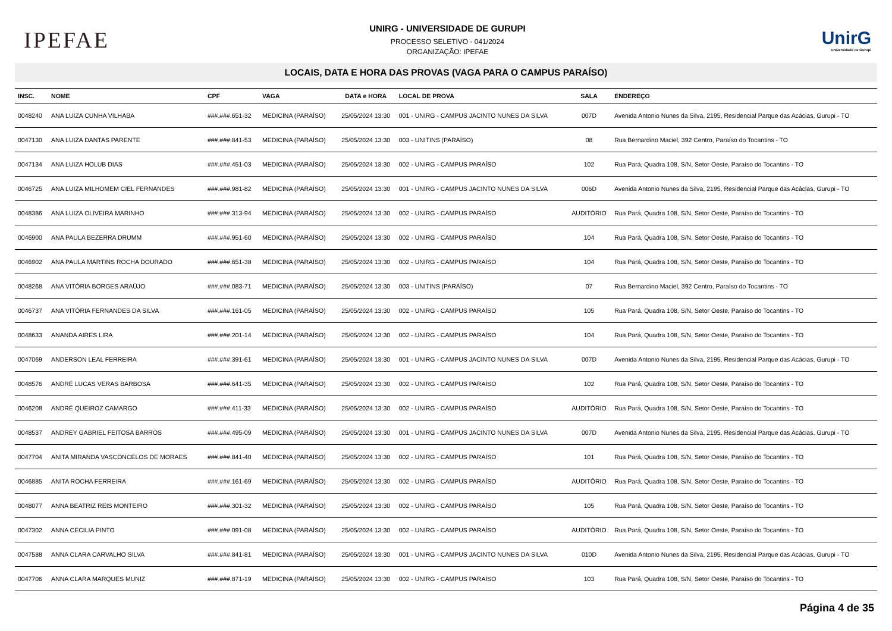IPEFAE
UNIRG - UNIVERSIDADE DE GURUPI
PROCESSO SELETIVO - 041/2024
ORGANIZAÇÃO: IPEFAE
UnirG
Universidade de Gurupi
LOCAIS, DATA E HORA DAS PROVAS (VAGA PARA O CAMPUS PARAÍSO)
| INSC. | NOME | CPF | VAGA | DATA e HORA | LOCAL DE PROVA | SALA | ENDEREÇO |
| --- | --- | --- | --- | --- | --- | --- | --- |
| 0048240 | ANA LUIZA CUNHA VILHABA | ###.###.651-32 | MEDICINA (PARAÍSO) | 25/05/2024 13:30 | 001 - UNIRG - CAMPUS JACINTO NUNES DA SILVA | 007D | Avenida Antonio Nunes da Silva, 2195, Residencial Parque das Acácias, Gurupi - TO |
| 0047130 | ANA LUIZA DANTAS PARENTE | ###.###.841-53 | MEDICINA (PARAÍSO) | 25/05/2024 13:30 | 003 - UNITINS (PARAÍSO) | 08 | Rua Bernardino Maciel, 392 Centro, Paraíso do Tocantins - TO |
| 0047134 | ANA LUIZA HOLUB DIAS | ###.###.451-03 | MEDICINA (PARAÍSO) | 25/05/2024 13:30 | 002 - UNIRG - CAMPUS PARAÍSO | 102 | Rua Pará, Quadra 108, S/N, Setor Oeste, Paraíso do Tocantins - TO |
| 0046725 | ANA LUIZA MILHOMEM CIEL FERNANDES | ###.###.981-82 | MEDICINA (PARAÍSO) | 25/05/2024 13:30 | 001 - UNIRG - CAMPUS JACINTO NUNES DA SILVA | 006D | Avenida Antonio Nunes da Silva, 2195, Residencial Parque das Acácias, Gurupi - TO |
| 0048386 | ANA LUIZA OLIVEIRA MARINHO | ###.###.313-94 | MEDICINA (PARAÍSO) | 25/05/2024 13:30 | 002 - UNIRG - CAMPUS PARAÍSO | AUDITÓRIO | Rua Pará, Quadra 108, S/N, Setor Oeste, Paraíso do Tocantins - TO |
| 0046900 | ANA PAULA BEZERRA DRUMM | ###.###.951-60 | MEDICINA (PARAÍSO) | 25/05/2024 13:30 | 002 - UNIRG - CAMPUS PARAÍSO | 104 | Rua Pará, Quadra 108, S/N, Setor Oeste, Paraíso do Tocantins - TO |
| 0046902 | ANA PAULA MARTINS ROCHA DOURADO | ###.###.651-38 | MEDICINA (PARAÍSO) | 25/05/2024 13:30 | 002 - UNIRG - CAMPUS PARAÍSO | 104 | Rua Pará, Quadra 108, S/N, Setor Oeste, Paraíso do Tocantins - TO |
| 0048268 | ANA VITÓRIA BORGES ARAÚJO | ###.###.083-71 | MEDICINA (PARAÍSO) | 25/05/2024 13:30 | 003 - UNITINS (PARAÍSO) | 07 | Rua Bernardino Maciel, 392 Centro, Paraíso do Tocantins - TO |
| 0046737 | ANA VITÓRIA FERNANDES DA SILVA | ###.###.161-05 | MEDICINA (PARAÍSO) | 25/05/2024 13:30 | 002 - UNIRG - CAMPUS PARAÍSO | 105 | Rua Pará, Quadra 108, S/N, Setor Oeste, Paraíso do Tocantins - TO |
| 0048633 | ANANDA AIRES LIRA | ###.###.201-14 | MEDICINA (PARAÍSO) | 25/05/2024 13:30 | 002 - UNIRG - CAMPUS PARAÍSO | 104 | Rua Pará, Quadra 108, S/N, Setor Oeste, Paraíso do Tocantins - TO |
| 0047069 | ANDERSON LEAL FERREIRA | ###.###.391-61 | MEDICINA (PARAÍSO) | 25/05/2024 13:30 | 001 - UNIRG - CAMPUS JACINTO NUNES DA SILVA | 007D | Avenida Antonio Nunes da Silva, 2195, Residencial Parque das Acácias, Gurupi - TO |
| 0048576 | ANDRÉ LUCAS VERAS BARBOSA | ###.###.641-35 | MEDICINA (PARAÍSO) | 25/05/2024 13:30 | 002 - UNIRG - CAMPUS PARAÍSO | 102 | Rua Pará, Quadra 108, S/N, Setor Oeste, Paraíso do Tocantins - TO |
| 0046208 | ANDRÉ QUEIROZ CAMARGO | ###.###.411-33 | MEDICINA (PARAÍSO) | 25/05/2024 13:30 | 002 - UNIRG - CAMPUS PARAÍSO | AUDITÓRIO | Rua Pará, Quadra 108, S/N, Setor Oeste, Paraíso do Tocantins - TO |
| 0048537 | ANDREY GABRIEL FEITOSA BARROS | ###.###.495-09 | MEDICINA (PARAÍSO) | 25/05/2024 13:30 | 001 - UNIRG - CAMPUS JACINTO NUNES DA SILVA | 007D | Avenida Antonio Nunes da Silva, 2195, Residencial Parque das Acácias, Gurupi - TO |
| 0047704 | ANITA MIRANDA VASCONCELOS DE MORAES | ###.###.841-40 | MEDICINA (PARAÍSO) | 25/05/2024 13:30 | 002 - UNIRG - CAMPUS PARAÍSO | 101 | Rua Pará, Quadra 108, S/N, Setor Oeste, Paraíso do Tocantins - TO |
| 0046885 | ANITA ROCHA FERREIRA | ###.###.161-69 | MEDICINA (PARAÍSO) | 25/05/2024 13:30 | 002 - UNIRG - CAMPUS PARAÍSO | AUDITÓRIO | Rua Pará, Quadra 108, S/N, Setor Oeste, Paraíso do Tocantins - TO |
| 0048077 | ANNA BEATRIZ REIS MONTEIRO | ###.###.301-32 | MEDICINA (PARAÍSO) | 25/05/2024 13:30 | 002 - UNIRG - CAMPUS PARAÍSO | 105 | Rua Pará, Quadra 108, S/N, Setor Oeste, Paraíso do Tocantins - TO |
| 0047302 | ANNA CECILIA PINTO | ###.###.091-08 | MEDICINA (PARAÍSO) | 25/05/2024 13:30 | 002 - UNIRG - CAMPUS PARAÍSO | AUDITÓRIO | Rua Pará, Quadra 108, S/N, Setor Oeste, Paraíso do Tocantins - TO |
| 0047588 | ANNA CLARA CARVALHO SILVA | ###.###.841-81 | MEDICINA (PARAÍSO) | 25/05/2024 13:30 | 001 - UNIRG - CAMPUS JACINTO NUNES DA SILVA | 010D | Avenida Antonio Nunes da Silva, 2195, Residencial Parque das Acácias, Gurupi - TO |
| 0047706 | ANNA CLARA MARQUES MUNIZ | ###.###.871-19 | MEDICINA (PARAÍSO) | 25/05/2024 13:30 | 002 - UNIRG - CAMPUS PARAÍSO | 103 | Rua Pará, Quadra 108, S/N, Setor Oeste, Paraíso do Tocantins - TO |
Página 4 de 35